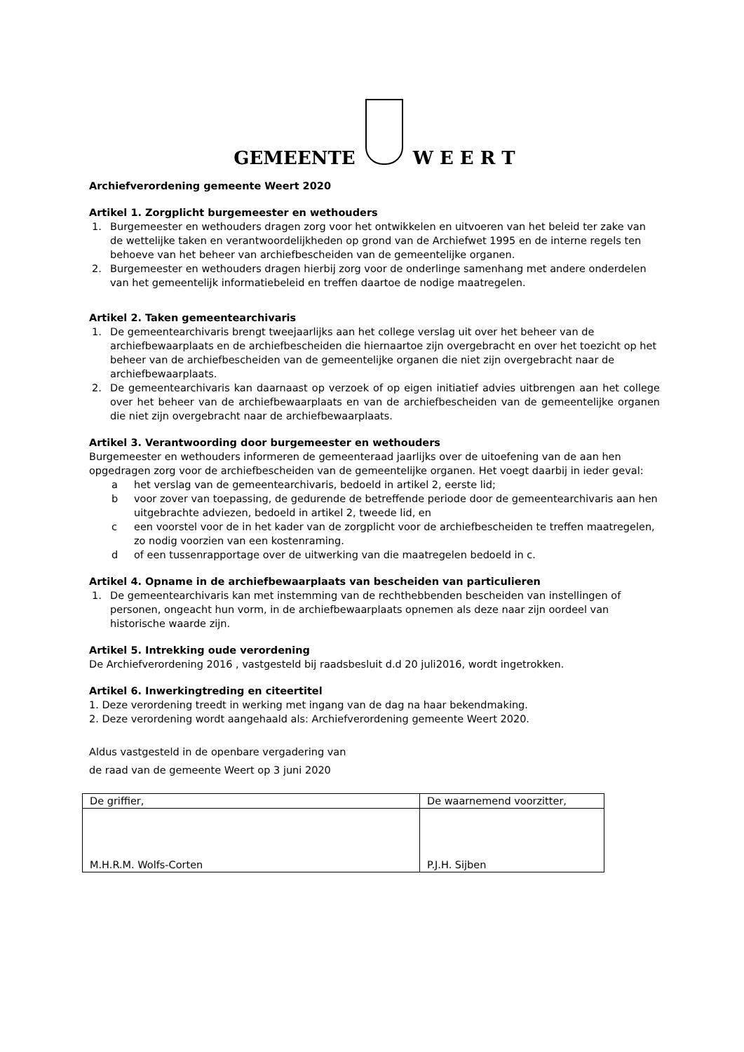GEMEENTE
W E E R T
Archiefverordening gemeente Weert 2020
Artikel 1. Zorgplicht burgemeester en wethouders
1. Burgemeester en wethouders dragen zorg voor het ontwikkelen en uitvoeren van het beleid ter zake van de wettelijke taken en verantwoordelijkheden op grond van de Archiefwet 1995 en de interne regels ten behoeve van het beheer van archiefbescheiden van de gemeentelijke organen.
2. Burgemeester en wethouders dragen hierbij zorg voor de onderlinge samenhang met andere onderdelen van het gemeentelijk informatiebeleid en treffen daartoe de nodige maatregelen.
Artikel 2. Taken gemeentearchivaris
1. De gemeentearchivaris brengt tweejaarlijks aan het college verslag uit over het beheer van de archiefbewaarplaats en de archiefbescheiden die hiernaartoe zijn overgebracht en over het toezicht op het beheer van de archiefbescheiden van de gemeentelijke organen die niet zijn overgebracht naar de archiefbewaarplaats.
2. De gemeentearchivaris kan daarnaast op verzoek of op eigen initiatief advies uitbrengen aan het college over het beheer van de archiefbewaarplaats en van de archiefbescheiden van de gemeentelijke organen die niet zijn overgebracht naar de archiefbewaarplaats.
Artikel 3. Verantwoording door burgemeester en wethouders
Burgemeester en wethouders informeren de gemeenteraad jaarlijks over de uitoefening van de aan hen opgedragen zorg voor de archiefbescheiden van de gemeentelijke organen. Het voegt daarbij in ieder geval:
a het verslag van de gemeentearchivaris, bedoeld in artikel 2, eerste lid;
b voor zover van toepassing, de gedurende de betreffende periode door de gemeentearchivaris aan hen uitgebrachte adviezen, bedoeld in artikel 2, tweede lid, en
c een voorstel voor de in het kader van de zorgplicht voor de archiefbescheiden te treffen maatregelen, zo nodig voorzien van een kostenraming.
d of een tussenrapportage over de uitwerking van die maatregelen bedoeld in c.
Artikel 4. Opname in de archiefbewaarplaats van bescheiden van particulieren
1. De gemeentearchivaris kan met instemming van de rechthebbenden bescheiden van instellingen of personen, ongeacht hun vorm, in de archiefbewaarplaats opnemen als deze naar zijn oordeel van historische waarde zijn.
Artikel 5. Intrekking oude verordening
De Archiefverordening 2016 , vastgesteld bij raadsbesluit d.d 20 juli2016, wordt ingetrokken.
Artikel 6. Inwerkingtreding en citeertitel
1. Deze verordening treedt in werking met ingang van de dag na haar bekendmaking.
2. Deze verordening wordt aangehaald als: Archiefverordening gemeente Weert 2020.
Aldus vastgesteld in de openbare vergadering van
de raad van de gemeente Weert op 3 juni 2020
| De griffier, | De waarnemend voorzitter, |
| M.H.R.M. Wolfs-Corten | P.J.H. Sijben |